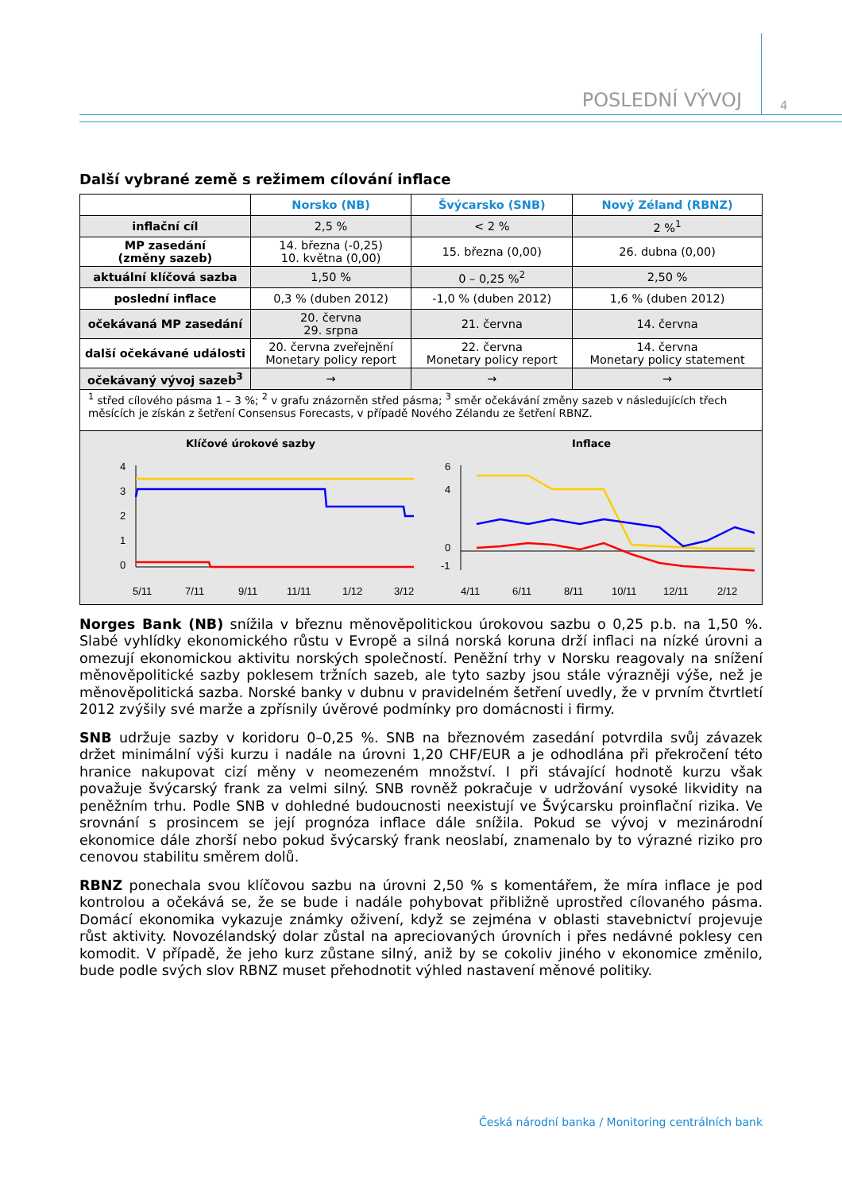POSLEDNÍ VÝVOJ 4
Další vybrané země s režimem cílování inflace
| | Norsko (NB) | Švýcarsko (SNB) | Nový Zéland (RBNZ) |
| --- | --- | --- | --- |
| inflační cíl | 2,5 % | < 2 % | 2 %<sup>1</sup> |
| MP zasedání (změny sazeb) | 14. března (-0,25) 10. května (0,00) | 15. března (0,00) | 26. dubna (0,00) |
| aktuální klíčová sazba | 1,50 % | 0 – 0,25 %<sup>2</sup> | 2,50 % |
| poslední inflace | 0,3 % (duben 2012) | -1,0 % (duben 2012) | 1,6 % (duben 2012) |
| očekávaná MP zasedání | 20. června 29. srpna | 21. června | 14. června |
| další očekávané události | 20. června zveřejnění Monetary policy report | 22. června Monetary policy report | 14. června Monetary policy statement |
| očekávaný vývoj sazeb<sup>3</sup> | → | → | → |
<sup>1</sup> střed cílového pásma 1 – 3 %; <sup>2</sup> v grafu znázorněn střed pásma; <sup>3</sup> směr očekávání změny sazeb v následujících třech měsících je získán z šetření Consensus Forecasts, v případě Nového Zélandu ze šetření RBNZ.
Klíčové úrokové sazby
4
3
2
1
0
5/11
7/11
9/11
11/11
1/12
3/12
Inflace
6
4
0
-1
4/11
6/11
8/11
10/11
12/11
2/12
Norges Bank (NB) snížila v březnu měnověpolitickou úrokovou sazbu o 0,25 p.b. na 1,50 %. Slabé vyhlídky ekonomického růstu v Evropě a silná norská koruna drží inflaci na nízké úrovni a omezují ekonomickou aktivitu norských společností. Peněžní trhy v Norsku reagovaly na snížení měnověpolitické sazby poklesem tržních sazeb, ale tyto sazby jsou stále výrazněji výše, než je měnověpolitická sazba. Norské banky v dubnu v pravidelném šetření uvedly, že v prvním čtvrtletí 2012 zvýšily své marže a zpřísnily úvěrové podmínky pro domácnosti i firmy.
SNB udržuje sazby v koridoru 0–0,25 %. SNB na březnovém zasedání potvrdila svůj závazek držet minimální výši kurzu i nadále na úrovni 1,20 CHF/EUR a je odhodlána při překročení této hranice nakupovat cizí měny v neomezeném množství. I při stávající hodnotě kurzu však považuje švýcarský frank za velmi silný. SNB rovněž pokračuje v udržování vysoké likvidity na peněžním trhu. Podle SNB v dohledné budoucnosti neexistují ve Švýcarsku proinflační rizika. Ve srovnání s prosincem se její prognóza inflace dále snížila. Pokud se vývoj v mezinárodní ekonomice dále zhorší nebo pokud švýcarský frank neoslabí, znamenalo by to výrazné riziko pro cenovou stabilitu směrem dolů.
RBNZ ponechala svou klíčovou sazbu na úrovni 2,50 % s komentářem, že míra inflace je pod kontrolou a očekává se, že se bude i nadále pohybovat přibližně uprostřed cílovaného pásma. Domácí ekonomika vykazuje známky oživení, když se zejména v oblasti stavebnictví projevuje růst aktivity. Novozélandský dolar zůstal na apreciovaných úrovních i přes nedávné poklesy cen komodit. V případě, že jeho kurz zůstane silný, aniž by se cokoliv jiného v ekonomice změnilo, bude podle svých slov RBNZ muset přehodnotit výhled nastavení měnové politiky.
Česká národní banka / Monitoring centrálních bank